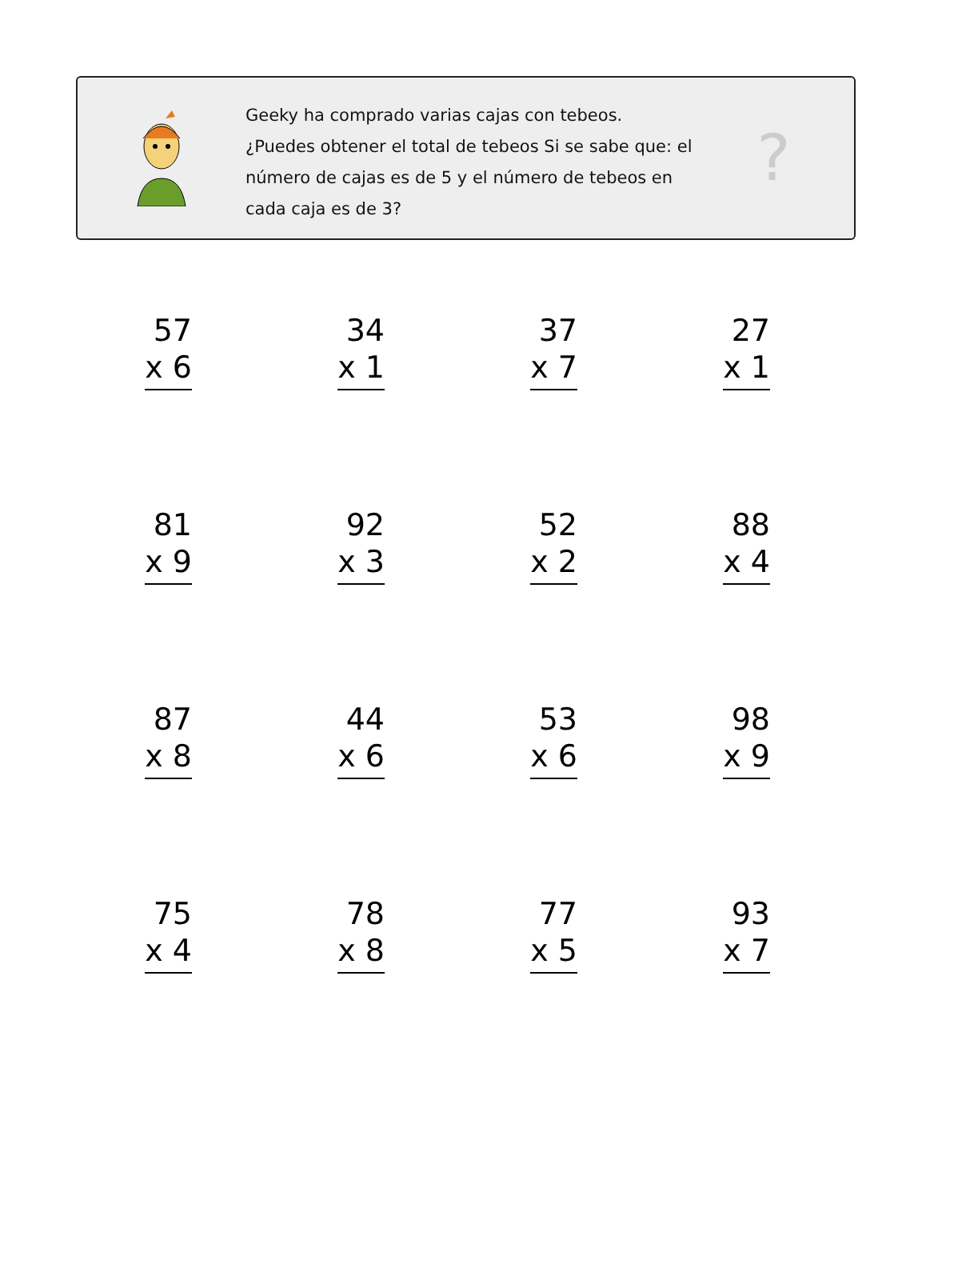Geeky ha comprado varias cajas con tebeos. ¿Puedes obtener el total de tebeos Si se sabe que: el número de cajas es de 5 y el número de tebeos en cada caja es de 3?
?
57
x 6
34
x 1
37
x 7
27
x 1
81
x 9
92
x 3
52
x 2
88
x 4
87
x 8
44
x 6
53
x 6
98
x 9
75
x 4
78
x 8
77
x 5
93
x 7